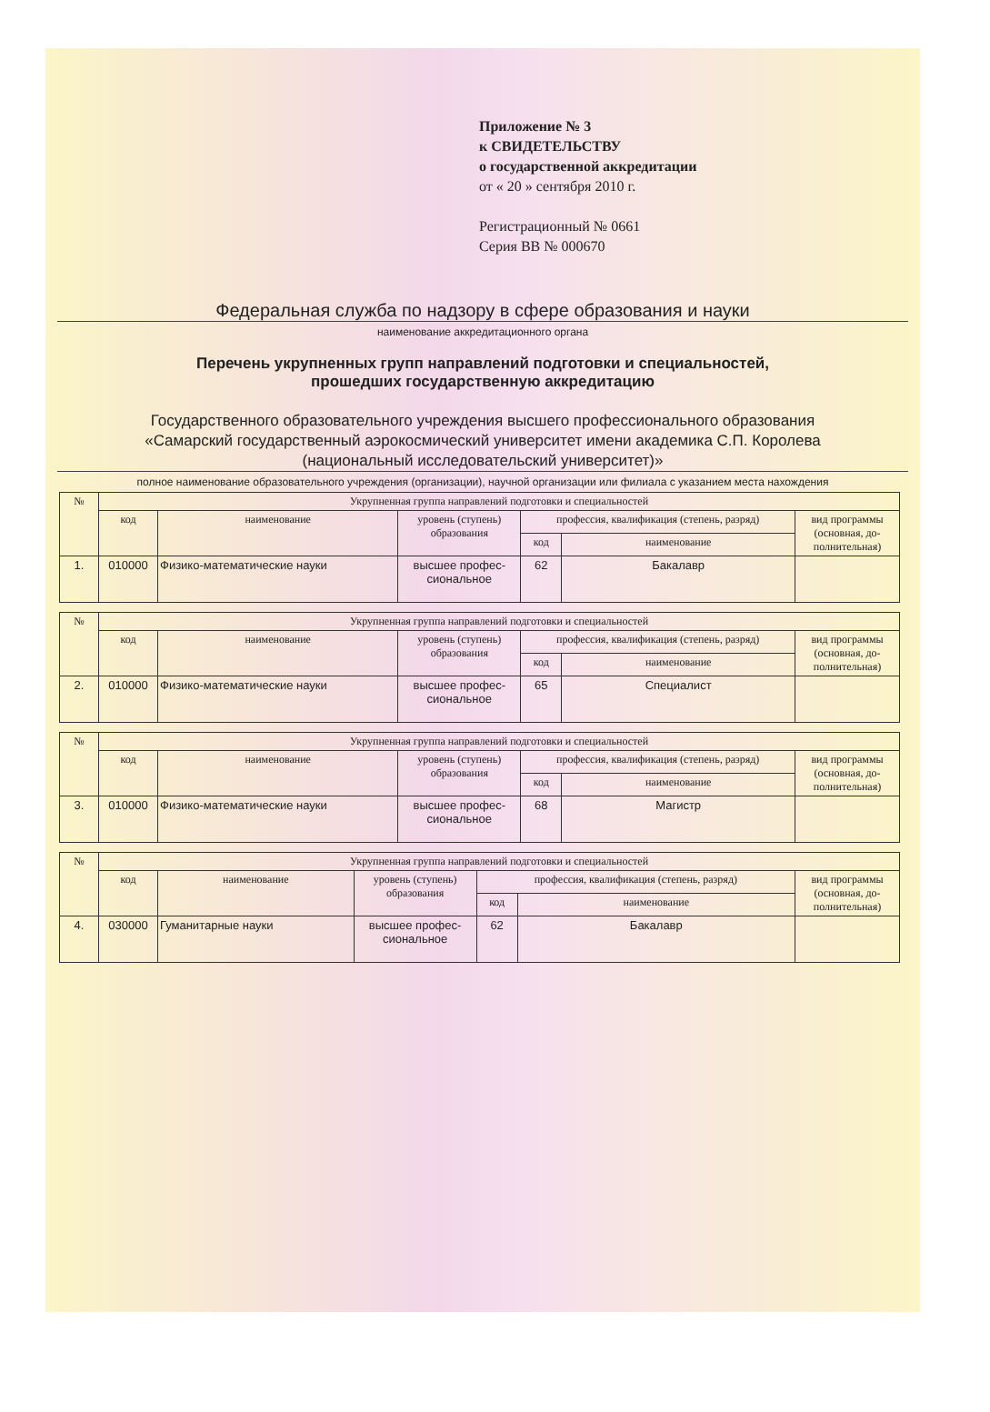Приложение № 3
к СВИДЕТЕЛЬСТВУ
о государственной аккредитации
от « 20 » сентября 2010 г.
Регистрационный № 0661
Серия ВВ № 000670
Федеральная служба по надзору в сфере образования и науки
наименование аккредитационного органа
Перечень укрупненных групп направлений подготовки и специальностей,
прошедших государственную аккредитацию
Государственного образовательного учреждения высшего профессионального образования
«Самарский государственный аэрокосмический университет имени академика С.П. Королева
(национальный исследовательский университет)»
полное наименование образовательного учреждения (организации), научной организации или филиала с указанием места нахождения
| № | Укрупненная группа направлений подготовки и специальностей | | | | | |
| --- | --- | --- | --- | --- | --- | --- |
| | код | наименование | уровень (ступень) образования | профессия, квалификация (степень, разряд) | | вид программы (основная, до-полнительная) |
| | | | | код | наименование | |
| 1. | 010000 | Физико-математические науки | высшее профес-сиональное | 62 | Бакалавр | |
| № | Укрупненная группа направлений подготовки и специальностей | | | | | |
| --- | --- | --- | --- | --- | --- | --- |
| | код | наименование | уровень (ступень) образования | профессия, квалификация (степень, разряд) | | вид программы (основная, до-полнительная) |
| | | | | код | наименование | |
| 2. | 010000 | Физико-математические науки | высшее профес-сиональное | 65 | Специалист | |
| № | Укрупненная группа направлений подготовки и специальностей | | | | | |
| --- | --- | --- | --- | --- | --- | --- |
| | код | наименование | уровень (ступень) образования | профессия, квалификация (степень, разряд) | | вид программы (основная, до-полнительная) |
| | | | | код | наименование | |
| 3. | 010000 | Физико-математические науки | высшее профес-сиональное | 68 | Магистр | |
| № | Укрупненная группа направлений подготовки и специальностей | | | | | |
| --- | --- | --- | --- | --- | --- | --- |
| | код | наименование | уровень (ступень) образования | профессия, квалификация (степень, разряд) | | вид программы (основная, до-полнительная) |
| | | | | код | наименование | |
| 4. | 030000 | Гуманитарные науки | высшее профес-сиональное | 62 | Бакалавр | |